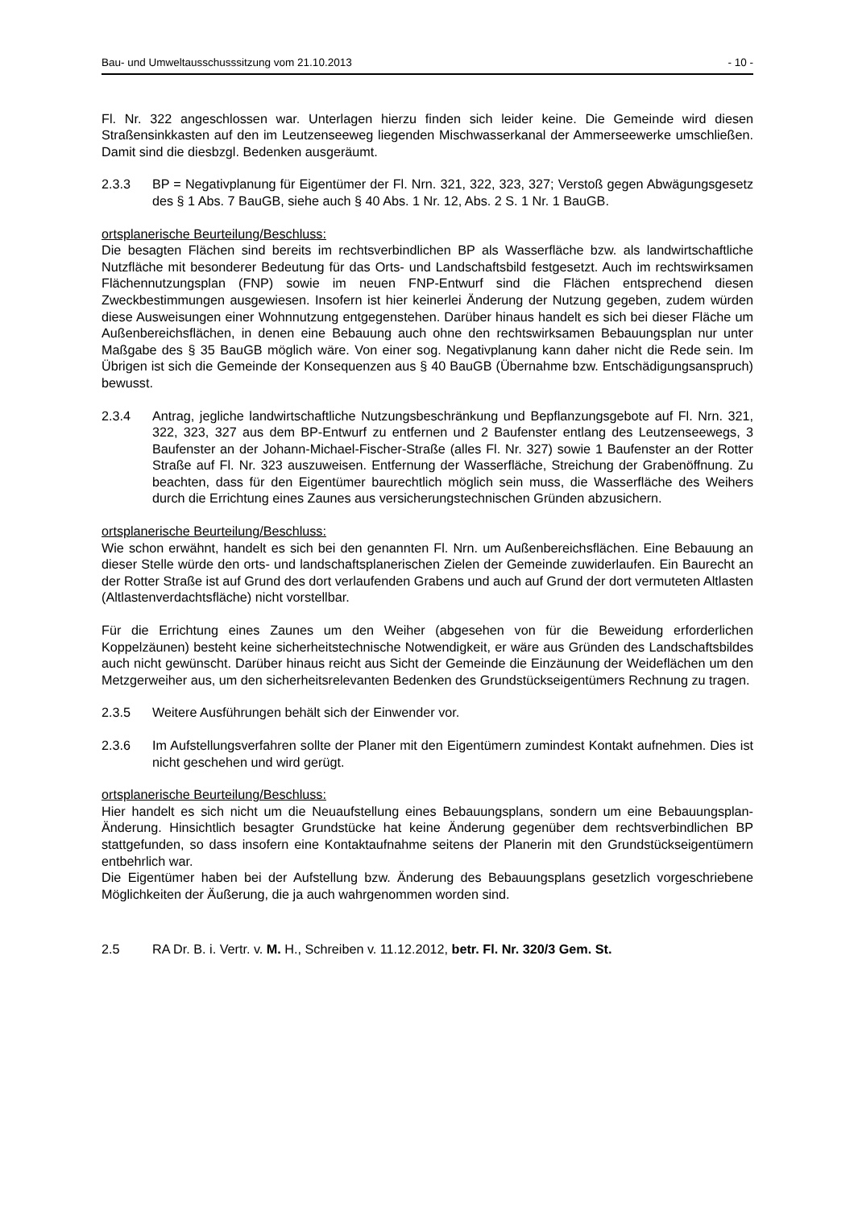Bau- und Umweltausschusssitzung vom 21.10.2013 - 10 -
Fl. Nr. 322 angeschlossen war. Unterlagen hierzu finden sich leider keine. Die Gemeinde wird diesen Straßensinkkasten auf den im Leutzenseeweg liegenden Mischwasserkanal der Ammerseewerke umschließen. Damit sind die diesbzgl. Bedenken ausgeräumt.
2.3.3 BP = Negativplanung für Eigentümer der Fl. Nrn. 321, 322, 323, 327; Verstoß gegen Abwägungsgesetz des § 1 Abs. 7 BauGB, siehe auch § 40 Abs. 1 Nr. 12, Abs. 2 S. 1 Nr. 1 BauGB.
ortsplanerische Beurteilung/Beschluss:
Die besagten Flächen sind bereits im rechtsverbindlichen BP als Wasserfläche bzw. als landwirtschaftliche Nutzfläche mit besonderer Bedeutung für das Orts- und Landschaftsbild festgesetzt. Auch im rechtswirksamen Flächennutzungsplan (FNP) sowie im neuen FNP-Entwurf sind die Flächen entsprechend diesen Zweckbestimmungen ausgewiesen. Insofern ist hier keinerlei Änderung der Nutzung gegeben, zudem würden diese Ausweisungen einer Wohnnutzung entgegenstehen. Darüber hinaus handelt es sich bei dieser Fläche um Außenbereichsflächen, in denen eine Bebauung auch ohne den rechtswirksamen Bebauungsplan nur unter Maßgabe des § 35 BauGB möglich wäre. Von einer sog. Negativplanung kann daher nicht die Rede sein. Im Übrigen ist sich die Gemeinde der Konsequenzen aus § 40 BauGB (Übernahme bzw. Entschädigungsanspruch) bewusst.
2.3.4 Antrag, jegliche landwirtschaftliche Nutzungsbeschränkung und Bepflanzungsgebote auf Fl. Nrn. 321, 322, 323, 327 aus dem BP-Entwurf zu entfernen und 2 Baufenster entlang des Leutzenseewegs, 3 Baufenster an der Johann-Michael-Fischer-Straße (alles Fl. Nr. 327) sowie 1 Baufenster an der Rotter Straße auf Fl. Nr. 323 auszuweisen. Entfernung der Wasserfläche, Streichung der Grabenöffnung. Zu beachten, dass für den Eigentümer baurechtlich möglich sein muss, die Wasserfläche des Weihers durch die Errichtung eines Zaunes aus versicherungstechnischen Gründen abzusichern.
ortsplanerische Beurteilung/Beschluss:
Wie schon erwähnt, handelt es sich bei den genannten Fl. Nrn. um Außenbereichsflächen. Eine Bebauung an dieser Stelle würde den orts- und landschaftsplanerischen Zielen der Gemeinde zuwiderlaufen. Ein Baurecht an der Rotter Straße ist auf Grund des dort verlaufenden Grabens und auch auf Grund der dort vermuteten Altlasten (Altlastenverdachtsfläche) nicht vorstellbar.
Für die Errichtung eines Zaunes um den Weiher (abgesehen von für die Beweidung erforderlichen Koppelzäunen) besteht keine sicherheitstechnische Notwendigkeit, er wäre aus Gründen des Landschaftsbildes auch nicht gewünscht. Darüber hinaus reicht aus Sicht der Gemeinde die Einzäunung der Weideflächen um den Metzgerweiher aus, um den sicherheitsrelevanten Bedenken des Grundstückseigentümers Rechnung zu tragen.
2.3.5 Weitere Ausführungen behält sich der Einwender vor.
2.3.6 Im Aufstellungsverfahren sollte der Planer mit den Eigentümern zumindest Kontakt aufnehmen. Dies ist nicht geschehen und wird gerügt.
ortsplanerische Beurteilung/Beschluss:
Hier handelt es sich nicht um die Neuaufstellung eines Bebauungsplans, sondern um eine Bebauungsplan-Änderung. Hinsichtlich besagter Grundstücke hat keine Änderung gegenüber dem rechtsverbindlichen BP stattgefunden, so dass insofern eine Kontaktaufnahme seitens der Planerin mit den Grundstückseigentümern entbehrlich war.
Die Eigentümer haben bei der Aufstellung bzw. Änderung des Bebauungsplans gesetzlich vorgeschriebene Möglichkeiten der Äußerung, die ja auch wahrgenommen worden sind.
2.5 RA Dr. B. i. Vertr. v. M. H., Schreiben v. 11.12.2012, betr. Fl. Nr. 320/3 Gem. St.